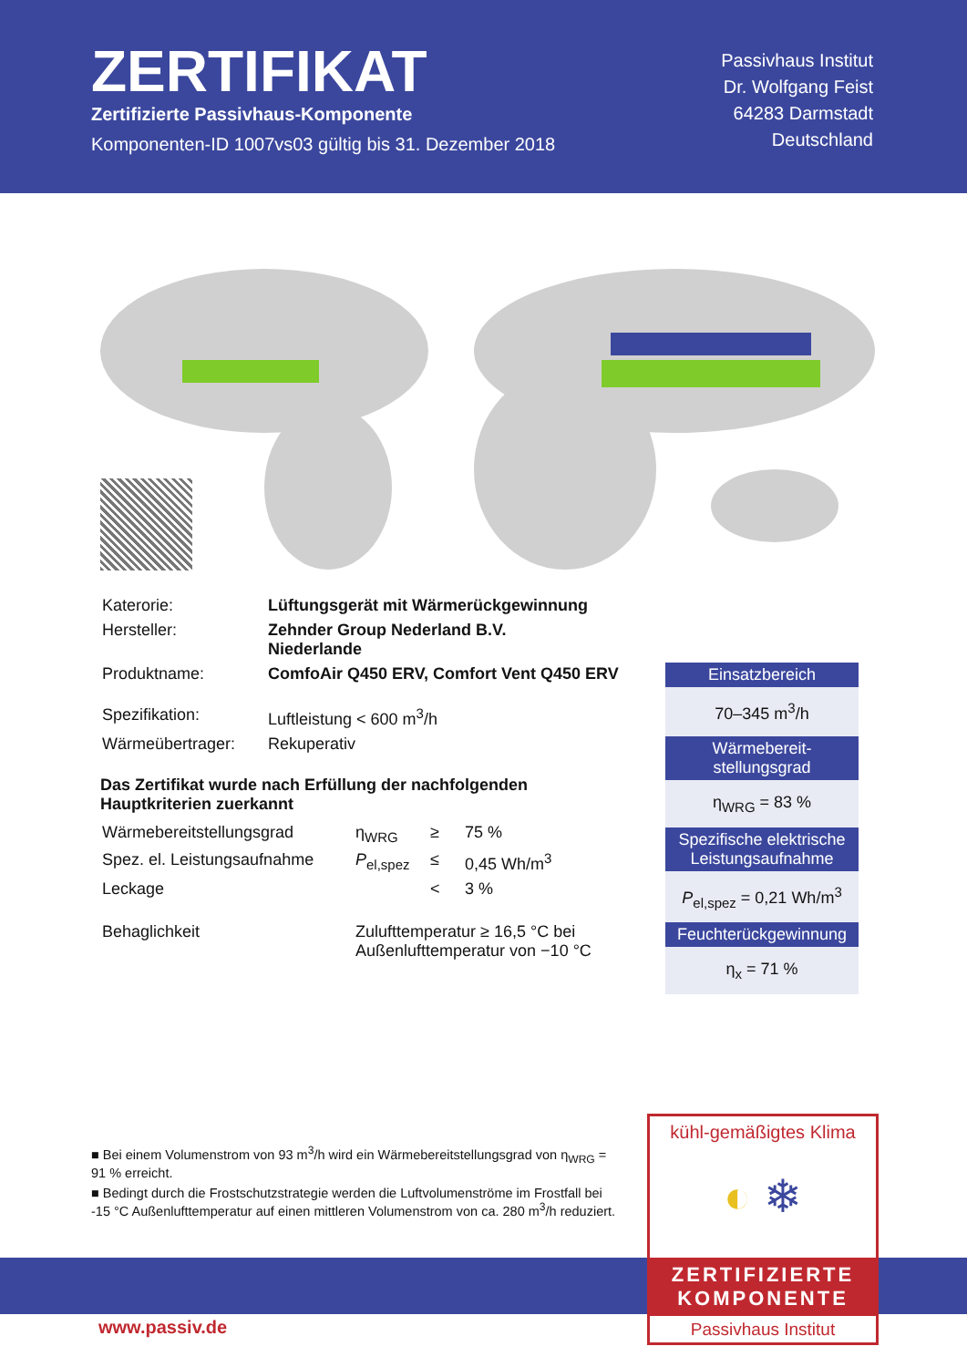ZERTIFIKAT
Zertifizierte Passivhaus-Komponente
Komponenten-ID 1007vs03 gültig bis 31. Dezember 2018
Passivhaus Institut
Dr. Wolfgang Feist
64283 Darmstadt
Deutschland
| Katerorie: | Lüftungsgerät mit Wärmerückgewinnung |
| Hersteller: | Zehnder Group Nederland B.V. Niederlande |
| Produktname: | ComfoAir Q450 ERV, Comfort Vent Q450 ERV |
| Spezifikation: | Luftleistung < 600 m<sup>3</sup>/h |
| Wärmeübertrager: | Rekuperativ |
Das Zertifikat wurde nach Erfüllung der nachfolgenden Hauptkriterien zuerkannt
| Wärmebereitstellungsgrad | η<sub>WRG</sub> | ≥ | 75 % |
| Spez. el. Leistungsaufnahme | P<sub>el,spez</sub> | ≤ | 0,45 Wh/m<sup>3</sup> |
| Leckage | | < | 3 % |
| Behaglichkeit | Zulufttemperatur ≥ 16,5 °C bei Außenlufttemperatur von −10 °C | | |
Einsatzbereich
70–345 m<sup>3</sup>/h
Wärmebereit-
stellungsgrad
η<sub>WRG</sub> = 83 %
Spezifische elektrische Leistungsaufnahme
P<sub>el,spez</sub> = 0,21 Wh/m<sup>3</sup>
Feuchterückgewinnung
η<sub>x</sub> = 71 %
■ Bei einem Volumenstrom von 93 m<sup>3</sup>/h wird ein Wärmebereitstellungsgrad von η<sub>WRG</sub> = 91 % erreicht.
■ Bedingt durch die Frostschutzstrategie werden die Luftvolumenströme im Frostfall bei -15 °C Außenlufttemperatur auf einen mittleren Volumenstrom von ca. 280 m<sup>3</sup>/h reduziert.
www.passiv.de
kühl-gemäßigtes Klima
◐ ❄
ZERTIFIZIERTE
KOMPONENTE
Passivhaus Institut